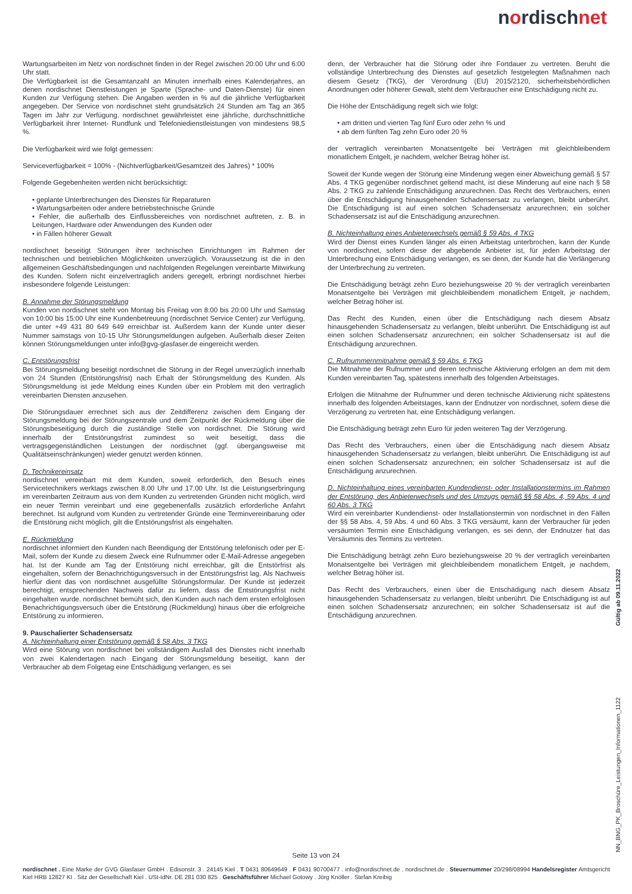nordischnet
Wartungsarbeiten im Netz von nordischnet finden in der Regel zwischen 20:00 Uhr und 6:00 Uhr statt.
Die Verfügbarkeit ist die Gesamtanzahl an Minuten innerhalb eines Kalenderjahres, an denen nordischnet Dienstleistungen je Sparte (Sprache- und Daten-Dienste) für einen Kunden zur Verfügung stehen. Die Angaben werden in % auf die jährliche Verfügbarkeit angegeben. Der Service von nordischnet steht grundsätzlich 24 Stunden am Tag an 365 Tagen im Jahr zur Verfügung. nordischnet gewährleistet eine jährliche, durchschnittliche Verfügbarkeit ihrer Internet- Rundfunk und Telefoniedienstleistungen von mindestens 98,5 %.
Die Verfügbarkeit wird wie folgt gemessen:
Serviceverfügbarkeit = 100% - (Nichtverfügbarkeit/Gesamtzeit des Jahres) * 100%
Folgende Gegebenheiten werden nicht berücksichtigt:
• geplante Unterbrechungen des Dienstes für Reparaturen
• Wartungsarbeiten oder andere betriebstechnische Gründe
• Fehler, die außerhalb des Einflussbereiches von nordischnet auftreten, z. B. in Leitungen, Hardware oder Anwendungen des Kunden oder
• in Fällen höherer Gewalt
nordischnet beseitigt Störungen ihrer technischen Einrichtungen im Rahmen der technischen und betrieblichen Möglichkeiten unverzüglich. Voraussetzung ist die in den allgemeinen Geschäftsbedingungen und nachfolgenden Regelungen vereinbarte Mitwirkung des Kunden. Sofern nicht einzelvertraglich anders geregelt, erbringt nordischnet hierbei insbesondere folgende Leistungen:
B. Annahme der Störungsmeldung
Kunden von nordischnet steht von Montag bis Freitag von 8:00 bis 20:00 Uhr und Samstag von 10:00 bis 15:00 Uhr eine Kundenbetreuung (nordischnet Service Center) zur Verfügung, die unter +49 431 80 649 649 erreichbar ist. Außerdem kann der Kunde unter dieser Nummer samstags von 10-15 Uhr Störungsmeldungen aufgeben. Außerhalb dieser Zeiten können Störungsmeldungen unter info@gvg-glasfaser.de eingereicht werden.
C. Entstörungsfrist
Bei Störungsmeldung beseitigt nordischnet die Störung in der Regel unverzüglich innerhalb von 24 Stunden (Entstörungsfrist) nach Erhalt der Störungsmeldung des Kunden. Als Störungsmeldung ist jede Meldung eines Kunden über ein Problem mit den vertraglich vereinbarten Diensten anzusehen.
Die Störungsdauer errechnet sich aus der Zeitdifferenz zwischen dem Eingang der Störungsmeldung bei der Störungszentrale und dem Zeitpunkt der Rückmeldung über die Störungsbeseitigung durch die zuständige Stelle von nordischnet. Die Störung wird innerhalb der Entstörungsfrist zumindest so weit beseitigt, dass die vertragsgegenständlichen Leistungen der nordischnet (ggf. übergangsweise mit Qualitätseinschränkungen) wieder genutzt werden können.
D. Technikereinsatz
nordischnet vereinbart mit dem Kunden, soweit erforderlich, den Besuch eines Servicetechnikers werktags zwischen 8.00 Uhr und 17.00 Uhr. Ist die Leistungserbringung im vereinbarten Zeitraum aus von dem Kunden zu vertretenden Gründen nicht möglich, wird ein neuer Termin vereinbart und eine gegebenenfalls zusätzlich erforderliche Anfahrt berechnet. Ist aufgrund vom Kunden zu vertretender Gründe eine Terminvereinbarung oder die Entstörung nicht möglich, gilt die Entstörungsfrist als eingehalten.
E. Rückmeldung
nordischnet informiert den Kunden nach Beendigung der Entstörung telefonisch oder per E-Mail, sofern der Kunde zu diesem Zweck eine Rufnummer oder E-Mail-Adresse angegeben hat. Ist der Kunde am Tag der Entstörung nicht erreichbar, gilt die Entstörfrist als eingehalten, sofern der Benachrichtigungsversuch in der Entstörungsfrist lag. Als Nachweis hierfür dient das von nordischnet ausgefüllte Störungsformular. Der Kunde ist jederzeit berechtigt, entsprechenden Nachweis dafür zu liefern, dass die Entstörungsfrist nicht eingehalten wurde. nordischnet bemüht sich, den Kunden auch nach dem ersten erfolglosen Benachrichtigungsversuch über die Entstörung (Rückmeldung) hinaus über die erfolgreiche Entstörung zu informieren.
9. Pauschalierter Schadensersatz
A. Nichteinhaltung einer Entstörung gemäß § 58 Abs. 3 TKG
Wird eine Störung von nordischnet bei vollständigem Ausfall des Dienstes nicht innerhalb von zwei Kalendertagen nach Eingang der Störungsmeldung beseitigt, kann der Verbraucher ab dem Folgetag eine Entschädigung verlangen, es sei
denn, der Verbraucher hat die Störung oder ihre Fortdauer zu vertreten. Beruht die vollständige Unterbrechung des Dienstes auf gesetzlich festgelegten Maßnahmen nach diesem Gesetz (TKG), der Verordnung (EU) 2015/2120, sicherheitsbehördlichen Anordnungen oder höherer Gewalt, steht dem Verbraucher eine Entschädigung nicht zu.
Die Höhe der Entschädigung regelt sich wie folgt:
• am dritten und vierten Tag fünf Euro oder zehn % und
• ab dem fünften Tag zehn Euro oder 20 %
der vertraglich vereinbarten Monatsentgelte bei Verträgen mit gleichbleibendem monatlichem Entgelt, je nachdem, welcher Betrag höher ist.
Soweit der Kunde wegen der Störung eine Minderung wegen einer Abweichung gemäß § 57 Abs. 4 TKG gegenüber nordischnet geltend macht, ist diese Minderung auf eine nach § 58 Abs. 2 TKG zu zahlende Entschädigung anzurechnen. Das Recht des Verbrauchers, einen über die Entschädigung hinausgehenden Schadensersatz zu verlangen, bleibt unberührt. Die Entschädigung ist auf einen solchen Schadensersatz anzurechnen; ein solcher Schadensersatz ist auf die Entschädigung anzurechnen.
B. Nichteinhaltung eines Anbieterwechsels gemäß § 59 Abs. 4 TKG
Wird der Dienst eines Kunden länger als einen Arbeitstag unterbrochen, kann der Kunde von nordischnet, sofern diese der abgebende Anbieter ist, für jeden Arbeitstag der Unterbrechung eine Entschädigung verlangen, es sei denn, der Kunde hat die Verlängerung der Unterbrechung zu vertreten.
Die Entschädigung beträgt zehn Euro beziehungsweise 20 % der vertraglich vereinbarten Monatsentgelte bei Verträgen mit gleichbleibendem monatlichem Entgelt, je nachdem, welcher Betrag höher ist.
Das Recht des Kunden, einen über die Entschädigung nach diesem Absatz hinausgehenden Schadensersatz zu verlangen, bleibt unberührt. Die Entschädigung ist auf einen solchen Schadensersatz anzurechnen; ein solcher Schadensersatz ist auf die Entschädigung anzurechnen.
C. Rufnummernmitnahme gemäß § 59 Abs. 6 TKG
Die Mitnahme der Rufnummer und deren technische Aktivierung erfolgen an dem mit dem Kunden vereinbarten Tag, spätestens innerhalb des folgenden Arbeitstages.
Erfolgen die Mitnahme der Rufnummer und deren technische Aktivierung nicht spätestens innerhalb des folgenden Arbeitstages, kann der Endnutzer von nordischnet, sofern diese die Verzögerung zu vertreten hat, eine Entschädigung verlangen.
Die Entschädigung beträgt zehn Euro für jeden weiteren Tag der Verzögerung.
Das Recht des Verbrauchers, einen über die Entschädigung nach diesem Absatz hinausgehenden Schadensersatz zu verlangen, bleibt unberührt. Die Entschädigung ist auf einen solchen Schadensersatz anzurechnen; ein solcher Schadensersatz ist auf die Entschädigung anzurechnen.
D. Nichteinhaltung eines vereinbarten Kundendienst- oder Installationstermins im Rahmen der Entstörung, des Anbieterwechsels und des Umzugs gemäß §§ 58 Abs. 4, 59 Abs. 4 und 60 Abs. 3 TKG
Wird ein vereinbarter Kundendienst- oder Installationstermin von nordischnet in den Fällen der §§ 58 Abs. 4, 59 Abs. 4 und 60 Abs. 3 TKG versäumt, kann der Verbraucher für jeden versäumten Termin eine Entschädigung verlangen, es sei denn, der Endnutzer hat das Versäumnis des Termins zu vertreten.
Die Entschädigung beträgt zehn Euro beziehungsweise 20 % der vertraglich vereinbarten Monatsentgelte bei Verträgen mit gleichbleibendem monatlichem Entgelt, je nachdem, welcher Betrag höher ist.
Das Recht des Verbrauchers, einen über die Entschädigung nach diesem Absatz hinausgehenden Schadensersatz zu verlangen, bleibt unberührt. Die Entschädigung ist auf einen solchen Schadensersatz anzurechnen; ein solcher Schadensersatz ist auf die Entschädigung anzurechnen.
Gültig ab 09.11.2022
NN_BNG_PK_Broschüre_Leistungen_Informationen_1122
Seite 13 von 24
nordischnet . Eine Marke der GVG Glasfaser GmbH . Edisonstr. 3 . 24145 Kiel . T 0431 80649649 . F 0431 90700477 . info@nordischnet.de . nordischnet.de . Steuernummer 20/298/08994 Handelsregister Amtsgericht Kiel HRB 12827 KI . Sitz der Gesellschaft Kiel . USt-IdNr. DE 281 030 825 . Geschäftsführer Michael Gotowy . Jörg Knöller . Stefan Kreibig